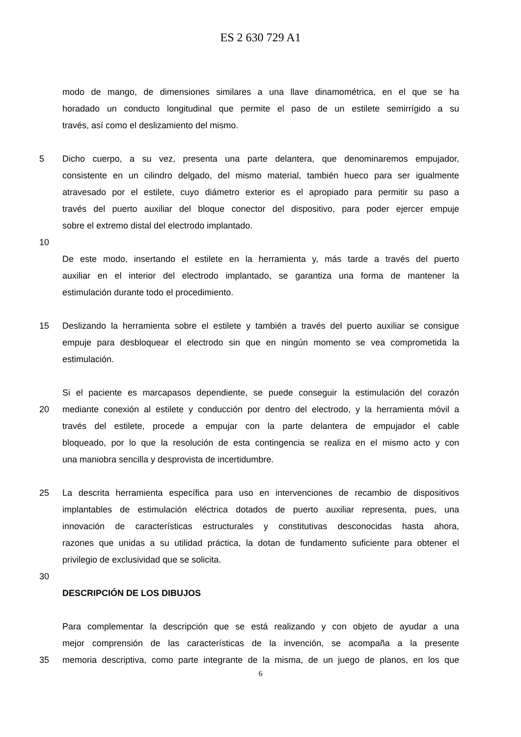ES 2 630 729 A1
modo de mango, de dimensiones similares a una llave dinamométrica, en el que se ha
horadado un conducto longitudinal que permite el paso de un estilete semirrígido a su
través, así como el deslizamiento del mismo.
5 Dicho cuerpo, a su vez, presenta una parte delantera, que denominaremos empujador,
consistente en un cilindro delgado, del mismo material, también hueco para ser igualmente
atravesado por el estilete, cuyo diámetro exterior es el apropiado para permitir su paso a
través del puerto auxiliar del bloque conector del dispositivo, para poder ejercer empuje
sobre el extremo distal del electrodo implantado.
10
De este modo, insertando el estilete en la herramienta y, más tarde a través del puerto
auxiliar en el interior del electrodo implantado, se garantiza una forma de mantener la
estimulación durante todo el procedimiento.
15 Deslizando la herramienta sobre el estilete y también a través del puerto auxiliar se consigue
empuje para desbloquear el electrodo sin que en ningún momento se vea comprometida la
estimulación.
Si el paciente es marcapasos dependiente, se puede conseguir la estimulación del corazón
20 mediante conexión al estilete y conducción por dentro del electrodo, y la herramienta móvil a
través del estilete, procede a empujar con la parte delantera de empujador el cable
bloqueado, por lo que la resolución de esta contingencia se realiza en el mismo acto y con
una maniobra sencilla y desprovista de incertidumbre.
25 La descrita herramienta específica para uso en intervenciones de recambio de dispositivos
implantables de estimulación eléctrica dotados de puerto auxiliar representa, pues, una
innovación de características estructurales y constitutivas desconocidas hasta ahora,
razones que unidas a su utilidad práctica, la dotan de fundamento suficiente para obtener el
privilegio de exclusividad que se solicita.
30
DESCRIPCIÓN DE LOS DIBUJOS
Para complementar la descripción que se está realizando y con objeto de ayudar a una
mejor comprensión de las características de la invención, se acompaña a la presente
35 memoria descriptiva, como parte integrante de la misma, de un juego de planos, en los que
6